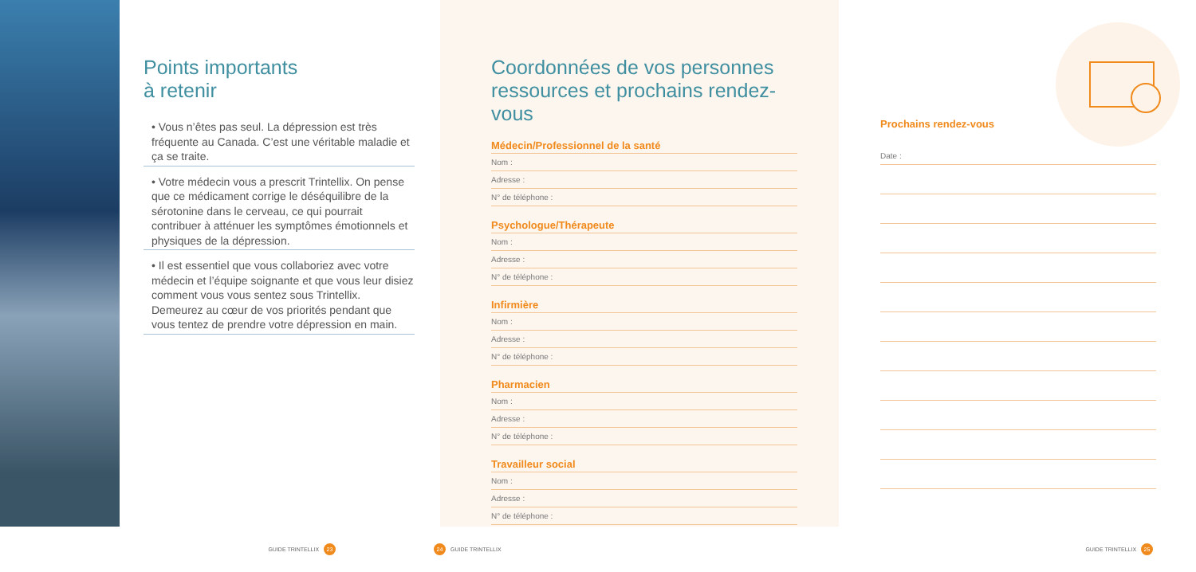Points importants
à retenir
• Vous n’êtes pas seul. La dépression est très fréquente au Canada. C’est une véritable maladie et ça se traite.
• Votre médecin vous a prescrit Trintellix. On pense que ce médicament corrige le déséquilibre de la sérotonine dans le cerveau, ce qui pourrait contribuer à atténuer les symptômes émotionnels et physiques de la dépression.
• Il est essentiel que vous collaboriez avec votre médecin et l’équipe soignante et que vous leur disiez comment vous vous sentez sous Trintellix. Demeurez au cœur de vos priorités pendant que vous tentez de prendre votre dépression en main.
Coordonnées de vos personnes ressources et prochains rendez-vous
Médecin/Professionnel de la santé
Nom :
Adresse :
N° de téléphone :
Psychologue/Thérapeute
Nom :
Adresse :
N° de téléphone :
Infirmière
Nom :
Adresse :
N° de téléphone :
Pharmacien
Nom :
Adresse :
N° de téléphone :
Travailleur social
Nom :
Adresse :
N° de téléphone :
Prochains rendez-vous
Date :
GUIDE TRINTELLIX 23
​ 24 GUIDE TRINTELLIX GUIDE TRINTELLIX 25